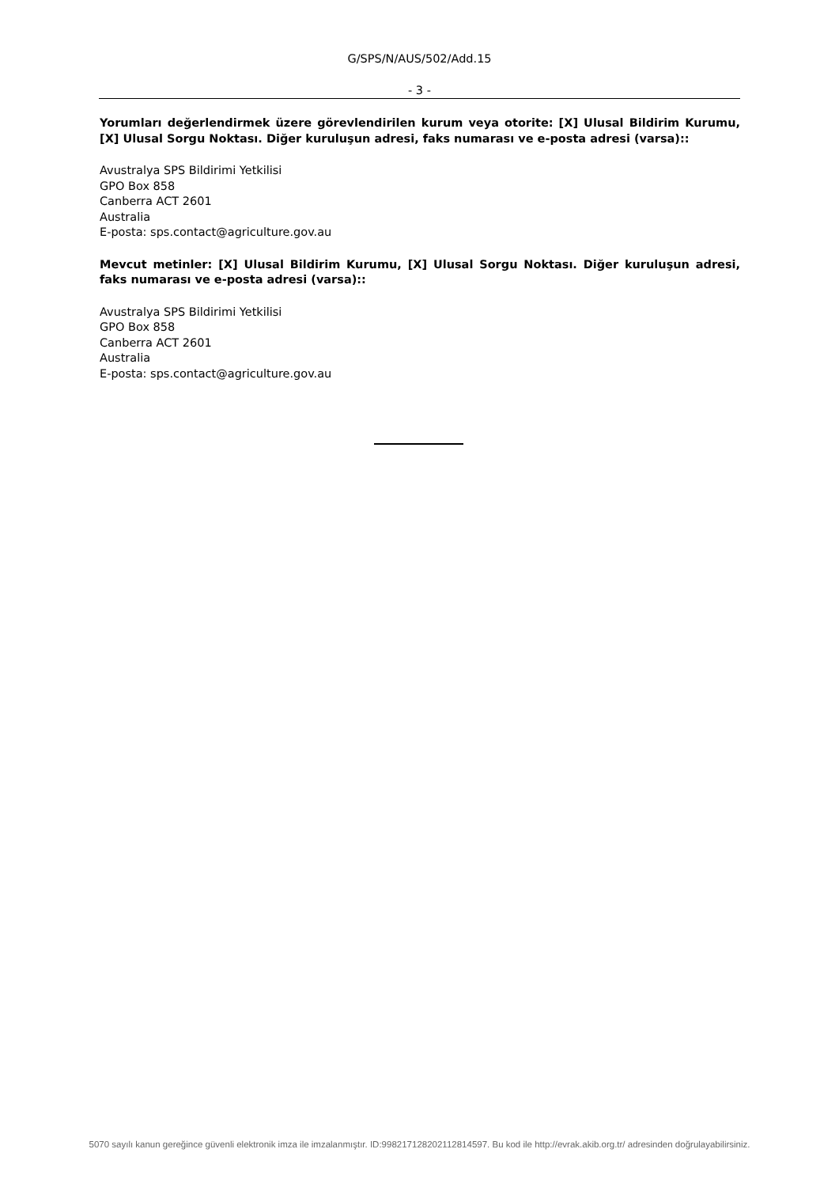G/SPS/N/AUS/502/Add.15
- 3 -
Yorumları değerlendirmek üzere görevlendirilen kurum veya otorite: [X] Ulusal Bildirim Kurumu, [X] Ulusal Sorgu Noktası. Diğer kuruluşun adresi, faks numarası ve e-posta adresi (varsa)::
Avustralya SPS Bildirimi Yetkilisi
GPO Box 858
Canberra ACT 2601
Australia
E-posta: sps.contact@agriculture.gov.au
Mevcut metinler: [X] Ulusal Bildirim Kurumu, [X] Ulusal Sorgu Noktası. Diğer kuruluşun adresi, faks numarası ve e-posta adresi (varsa)::
Avustralya SPS Bildirimi Yetkilisi
GPO Box 858
Canberra ACT 2601
Australia
E-posta: sps.contact@agriculture.gov.au
5070 sayılı kanun gereğince güvenli elektronik imza ile imzalanmıştır. ID:99821712820211281459​7. Bu kod ile http://evrak.akib.org.tr/ adresinden doğrulayabilirsiniz.